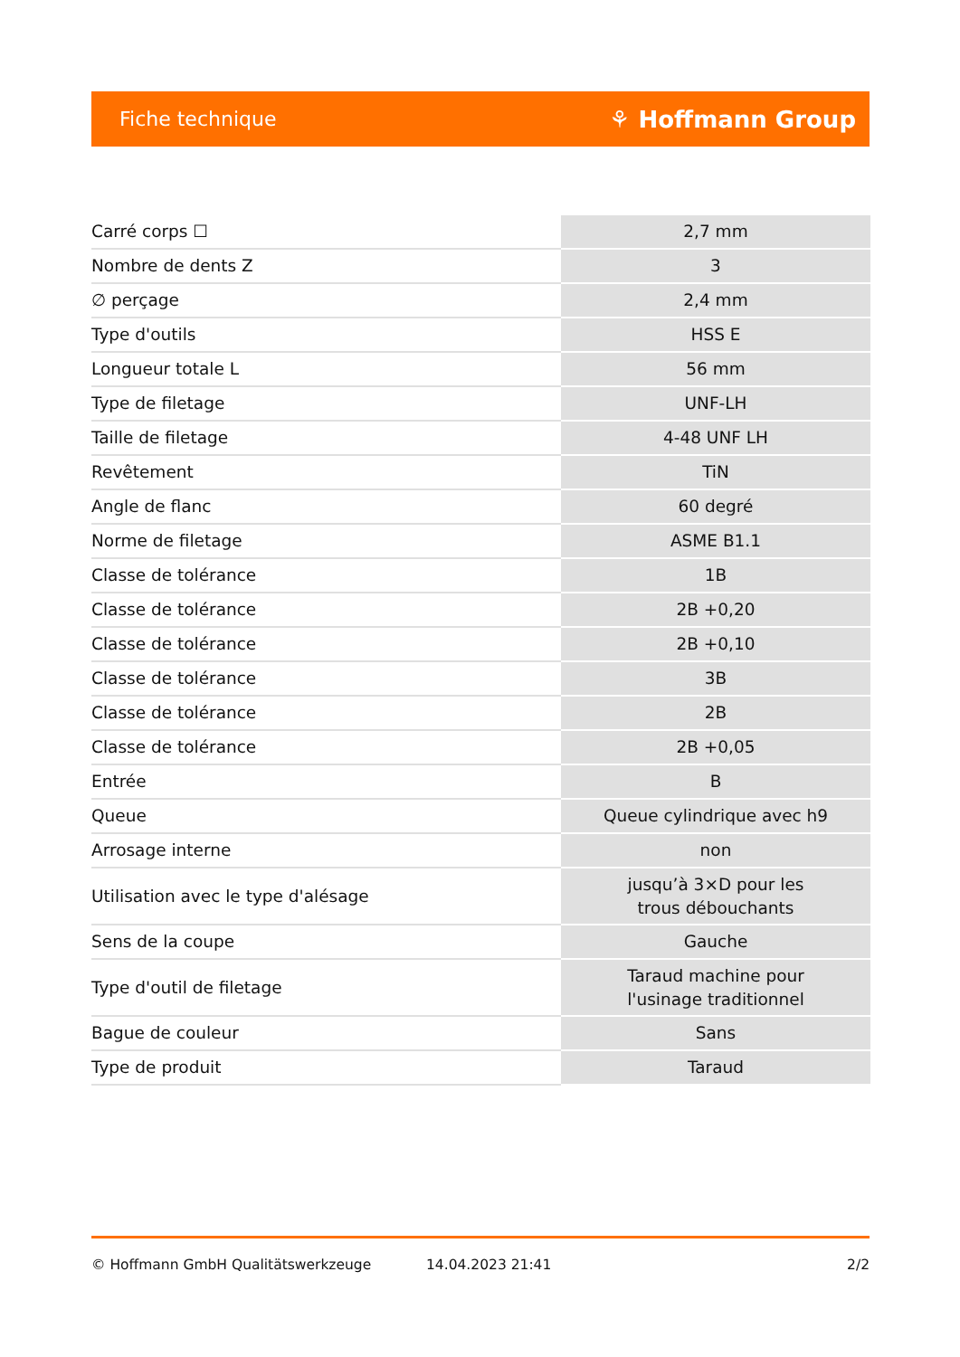Fiche technique ⚘ Hoffmann Group
| Carré corps ☐ | 2,7 mm |
| Nombre de dents Z | 3 |
| ∅ perçage | 2,4 mm |
| Type d'outils | HSS E |
| Longueur totale L | 56 mm |
| Type de filetage | UNF-LH |
| Taille de filetage | 4-48 UNF LH |
| Revêtement | TiN |
| Angle de flanc | 60 degré |
| Norme de filetage | ASME B1.1 |
| Classe de tolérance | 1B |
| Classe de tolérance | 2B +0,20 |
| Classe de tolérance | 2B +0,10 |
| Classe de tolérance | 3B |
| Classe de tolérance | 2B |
| Classe de tolérance | 2B +0,05 |
| Entrée | B |
| Queue | Queue cylindrique avec h9 |
| Arrosage interne | non |
| Utilisation avec le type d'alésage | jusqu’à 3×D pour les trous débouchants |
| Sens de la coupe | Gauche |
| Type d'outil de filetage | Taraud machine pour l'usinage traditionnel |
| Bague de couleur | Sans |
| Type de produit | Taraud |
© Hoffmann GmbH Qualitätswerkzeuge 14.04.2023 21:41 2/2